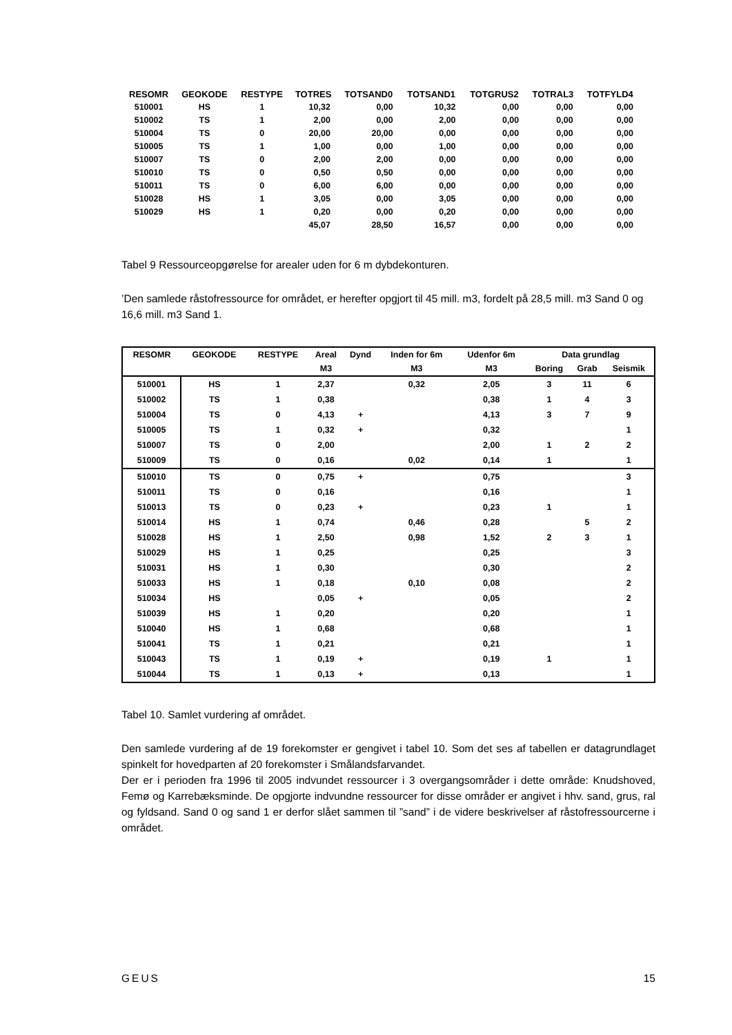| RESOMR | GEOKODE | RESTYPE | TOTRES | TOTSAND0 | TOTSAND1 | TOTGRUS2 | TOTRAL3 | TOTFYLD4 |
| --- | --- | --- | --- | --- | --- | --- | --- | --- |
| 510001 | HS | 1 | 10,32 | 0,00 | 10,32 | 0,00 | 0,00 | 0,00 |
| 510002 | TS | 1 | 2,00 | 0,00 | 2,00 | 0,00 | 0,00 | 0,00 |
| 510004 | TS | 0 | 20,00 | 20,00 | 0,00 | 0,00 | 0,00 | 0,00 |
| 510005 | TS | 1 | 1,00 | 0,00 | 1,00 | 0,00 | 0,00 | 0,00 |
| 510007 | TS | 0 | 2,00 | 2,00 | 0,00 | 0,00 | 0,00 | 0,00 |
| 510010 | TS | 0 | 0,50 | 0,50 | 0,00 | 0,00 | 0,00 | 0,00 |
| 510011 | TS | 0 | 6,00 | 6,00 | 0,00 | 0,00 | 0,00 | 0,00 |
| 510028 | HS | 1 | 3,05 | 0,00 | 3,05 | 0,00 | 0,00 | 0,00 |
| 510029 | HS | 1 | 0,20 | 0,00 | 0,20 | 0,00 | 0,00 | 0,00 |
| | | | 45,07 | 28,50 | 16,57 | 0,00 | 0,00 | 0,00 |
Tabel 9 Ressourceopgørelse for arealer uden for 6 m dybdekonturen.
’Den samlede råstofressource for området, er herefter opgjort til 45 mill. m3, fordelt på 28,5 mill. m3 Sand 0 og 16,6 mill. m3 Sand 1.
| RESOMR | GEOKODE | RESTYPE | Areal | Dynd | Inden for 6m | Udenfor 6m | Data grundlag | | |
| --- | --- | --- | --- | --- | --- | --- | --- | --- | --- |
| | | | M3 | | M3 | M3 | Boring | Grab | Seismik |
| 510001 | HS | 1 | 2,37 | | 0,32 | 2,05 | 3 | 11 | 6 |
| 510002 | TS | 1 | 0,38 | | | 0,38 | 1 | 4 | 3 |
| 510004 | TS | 0 | 4,13 | + | | 4,13 | 3 | 7 | 9 |
| 510005 | TS | 1 | 0,32 | + | | 0,32 | | | 1 |
| 510007 | TS | 0 | 2,00 | | | 2,00 | 1 | 2 | 2 |
| 510009 | TS | 0 | 0,16 | | 0,02 | 0,14 | 1 | | 1 |
| 510010 | TS | 0 | 0,75 | + | | 0,75 | | | 3 |
| 510011 | TS | 0 | 0,16 | | | 0,16 | | | 1 |
| 510013 | TS | 0 | 0,23 | + | | 0,23 | 1 | | 1 |
| 510014 | HS | 1 | 0,74 | | 0,46 | 0,28 | | 5 | 2 |
| 510028 | HS | 1 | 2,50 | | 0,98 | 1,52 | 2 | 3 | 1 |
| 510029 | HS | 1 | 0,25 | | | 0,25 | | | 3 |
| 510031 | HS | 1 | 0,30 | | | 0,30 | | | 2 |
| 510033 | HS | 1 | 0,18 | | 0,10 | 0,08 | | | 2 |
| 510034 | HS | | 0,05 | + | | 0,05 | | | 2 |
| 510039 | HS | 1 | 0,20 | | | 0,20 | | | 1 |
| 510040 | HS | 1 | 0,68 | | | 0,68 | | | 1 |
| 510041 | TS | 1 | 0,21 | | | 0,21 | | | 1 |
| 510043 | TS | 1 | 0,19 | + | | 0,19 | 1 | | 1 |
| 510044 | TS | 1 | 0,13 | + | | 0,13 | | | 1 |
Tabel 10. Samlet vurdering af området.
Den samlede vurdering af de 19 forekomster er gengivet i tabel 10. Som det ses af tabellen er datagrundlaget spinkelt for hovedparten af 20 forekomster i Smålandsfarvandet.
Der er i perioden fra 1996 til 2005 indvundet ressourcer i 3 overgangsområder i dette område: Knudshoved, Femø og Karrebæksminde. De opgjorte indvundne ressourcer for disse områder er angivet i hhv. sand, grus, ral og fyldsand. Sand 0 og sand 1 er derfor slået sammen til ”sand” i de videre beskrivelser af råstofressourcerne i området.
GEUS 15